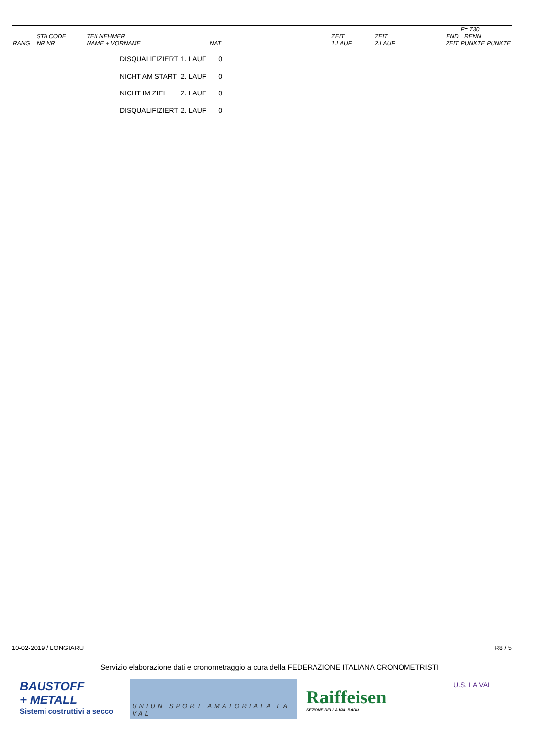| | | | | | | | | F= 730 | |
| RANG | STA CODE NR NR | TEILNEHMER NAME + VORNAME | NAT | ZEIT 1.LAUF | ZEIT 2.LAUF | | END ZEIT | RENN PUNKTE | PUNKTE |
| DISQUALIFIZIERT | 1. LAUF | 0 |
| NICHT AM START | 2. LAUF | 0 |
| NICHT IM ZIEL | 2. LAUF | 0 |
| DISQUALIFIZIERT | 2. LAUF | 0 |
10-02-2019 / LONGIARU R8 / 5
Servizio elaborazione dati e cronometraggio a cura della FEDERAZIONE ITALIANA CRONOMETRISTI
BAUSTOFF
+ METALL
Sistemi costruttivi a secco
UNIUN SPORT AMATORIALA LA VAL
Raiffeisen
SEZIONE DELLA VAL BADIA
U.S. LA VAL